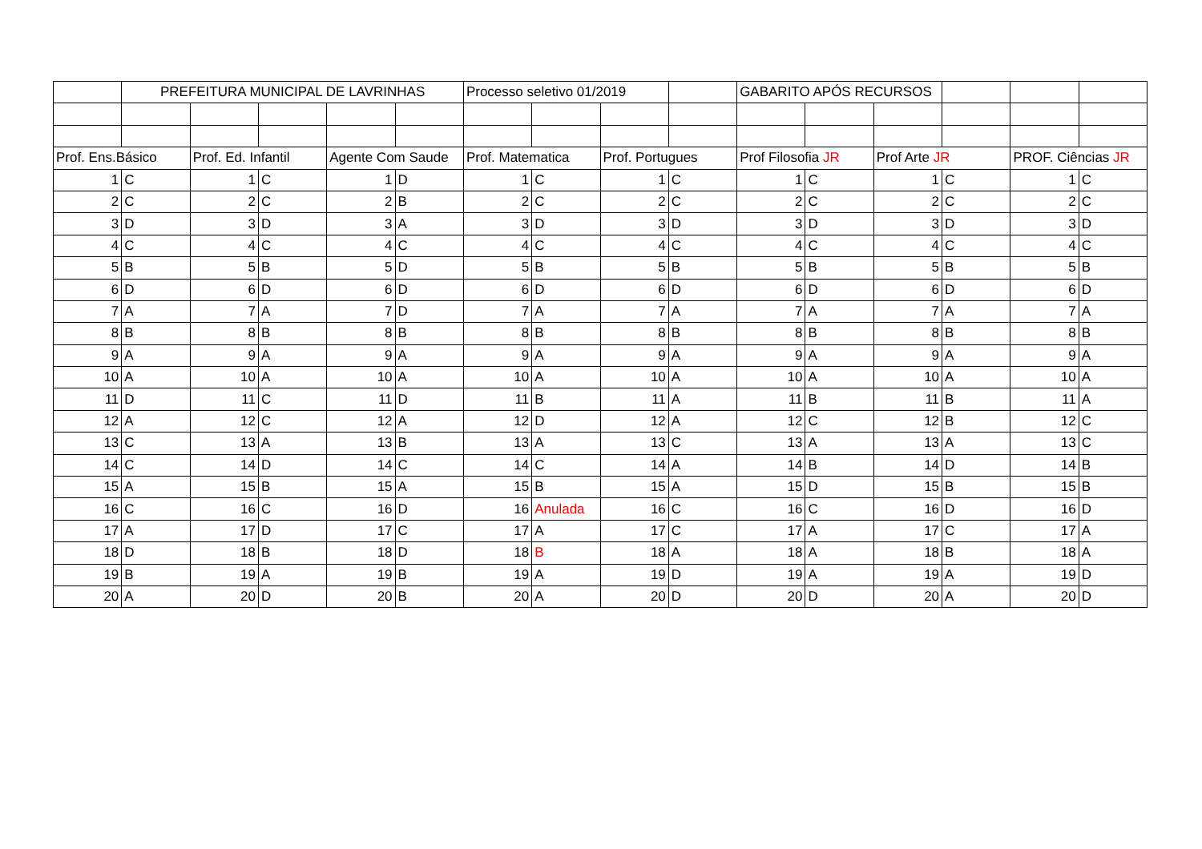| | PREFEITURA MUNICIPAL DE LAVRINHAS | | | | | Processo seletivo 01/2019 | | | | GABARITO APÓS RECURSOS | | | | | |
| Prof. Ens.Básico | | Prof. Ed. Infantil | | Agente Com Saude | | Prof. Matematica | | Prof. Portugues | | Prof Filosofia JR | | Prof Arte JR | | PROF. Ciências JR | |
| 1 | C | 1 | C | 1 | D | 1 | C | 1 | C | 1 | C | 1 | C | 1 | C |
| 2 | C | 2 | C | 2 | B | 2 | C | 2 | C | 2 | C | 2 | C | 2 | C |
| 3 | D | 3 | D | 3 | A | 3 | D | 3 | D | 3 | D | 3 | D | 3 | D |
| 4 | C | 4 | C | 4 | C | 4 | C | 4 | C | 4 | C | 4 | C | 4 | C |
| 5 | B | 5 | B | 5 | D | 5 | B | 5 | B | 5 | B | 5 | B | 5 | B |
| 6 | D | 6 | D | 6 | D | 6 | D | 6 | D | 6 | D | 6 | D | 6 | D |
| 7 | A | 7 | A | 7 | D | 7 | A | 7 | A | 7 | A | 7 | A | 7 | A |
| 8 | B | 8 | B | 8 | B | 8 | B | 8 | B | 8 | B | 8 | B | 8 | B |
| 9 | A | 9 | A | 9 | A | 9 | A | 9 | A | 9 | A | 9 | A | 9 | A |
| 10 | A | 10 | A | 10 | A | 10 | A | 10 | A | 10 | A | 10 | A | 10 | A |
| 11 | D | 11 | C | 11 | D | 11 | B | 11 | A | 11 | B | 11 | B | 11 | A |
| 12 | A | 12 | C | 12 | A | 12 | D | 12 | A | 12 | C | 12 | B | 12 | C |
| 13 | C | 13 | A | 13 | B | 13 | A | 13 | C | 13 | A | 13 | A | 13 | C |
| 14 | C | 14 | D | 14 | C | 14 | C | 14 | A | 14 | B | 14 | D | 14 | B |
| 15 | A | 15 | B | 15 | A | 15 | B | 15 | A | 15 | D | 15 | B | 15 | B |
| 16 | C | 16 | C | 16 | D | 16 | Anulada | 16 | C | 16 | C | 16 | D | 16 | D |
| 17 | A | 17 | D | 17 | C | 17 | A | 17 | C | 17 | A | 17 | C | 17 | A |
| 18 | D | 18 | B | 18 | D | 18 | B | 18 | A | 18 | A | 18 | B | 18 | A |
| 19 | B | 19 | A | 19 | B | 19 | A | 19 | D | 19 | A | 19 | A | 19 | D |
| 20 | A | 20 | D | 20 | B | 20 | A | 20 | D | 20 | D | 20 | A | 20 | D |